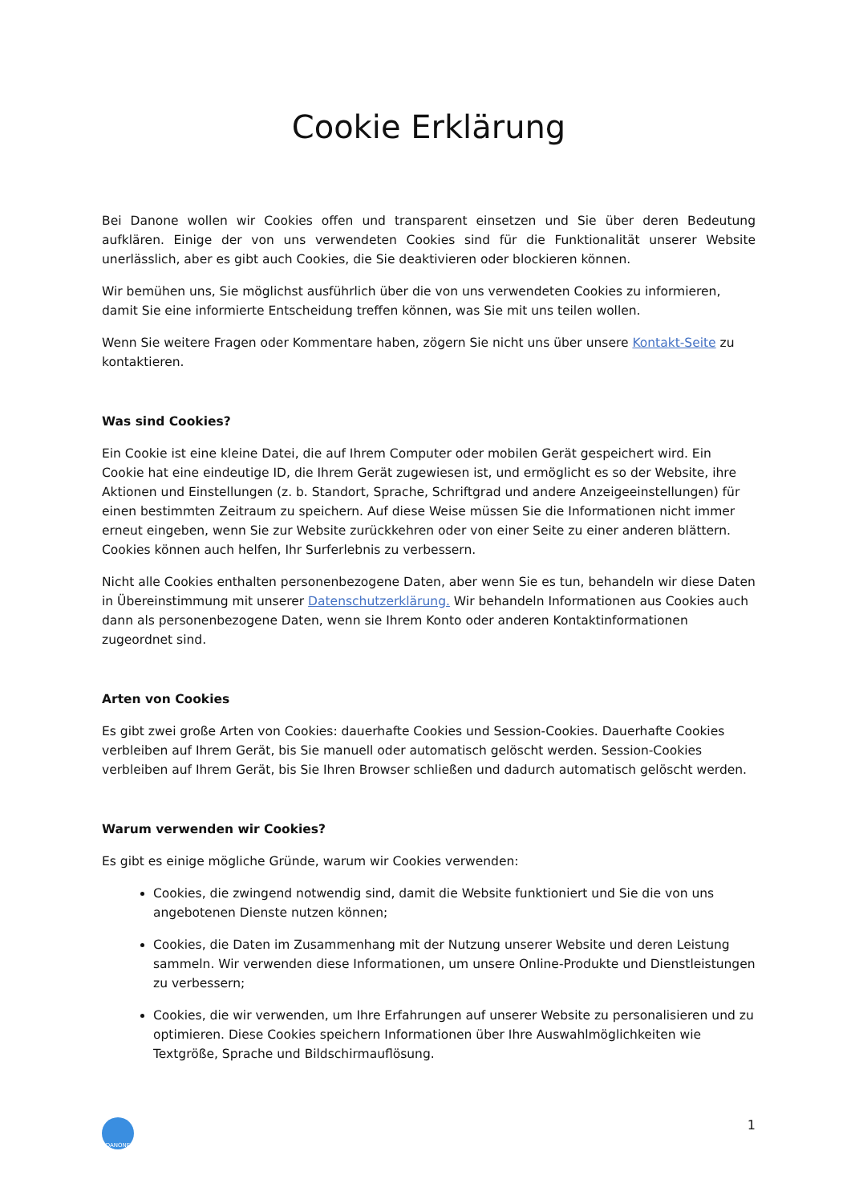Cookie Erklärung
Bei Danone wollen wir Cookies offen und transparent einsetzen und Sie über deren Bedeutung aufklären. Einige der von uns verwendeten Cookies sind für die Funktionalität unserer Website unerlässlich, aber es gibt auch Cookies, die Sie deaktivieren oder blockieren können.
Wir bemühen uns, Sie möglichst ausführlich über die von uns verwendeten Cookies zu informieren, damit Sie eine informierte Entscheidung treffen können, was Sie mit uns teilen wollen.
Wenn Sie weitere Fragen oder Kommentare haben, zögern Sie nicht uns über unsere Kontakt-Seite zu kontaktieren.
Was sind Cookies?
Ein Cookie ist eine kleine Datei, die auf Ihrem Computer oder mobilen Gerät gespeichert wird. Ein Cookie hat eine eindeutige ID, die Ihrem Gerät zugewiesen ist, und ermöglicht es so der Website, ihre Aktionen und Einstellungen (z. b. Standort, Sprache, Schriftgrad und andere Anzeigeeinstellungen) für einen bestimmten Zeitraum zu speichern. Auf diese Weise müssen Sie die Informationen nicht immer erneut eingeben, wenn Sie zur Website zurückkehren oder von einer Seite zu einer anderen blättern. Cookies können auch helfen, Ihr Surferlebnis zu verbessern.
Nicht alle Cookies enthalten personenbezogene Daten, aber wenn Sie es tun, behandeln wir diese Daten in Übereinstimmung mit unserer Datenschutzerklärung. Wir behandeln Informationen aus Cookies auch dann als personenbezogene Daten, wenn sie Ihrem Konto oder anderen Kontaktinformationen zugeordnet sind.
Arten von Cookies
Es gibt zwei große Arten von Cookies: dauerhafte Cookies und Session-Cookies. Dauerhafte Cookies verbleiben auf Ihrem Gerät, bis Sie manuell oder automatisch gelöscht werden. Session-Cookies verbleiben auf Ihrem Gerät, bis Sie Ihren Browser schließen und dadurch automatisch gelöscht werden.
Warum verwenden wir Cookies?
Es gibt es einige mögliche Gründe, warum wir Cookies verwenden:
Cookies, die zwingend notwendig sind, damit die Website funktioniert und Sie die von uns angebotenen Dienste nutzen können;
Cookies, die Daten im Zusammenhang mit der Nutzung unserer Website und deren Leistung sammeln. Wir verwenden diese Informationen, um unsere Online-Produkte und Dienstleistungen zu verbessern;
Cookies, die wir verwenden, um Ihre Erfahrungen auf unserer Website zu personalisieren und zu optimieren. Diese Cookies speichern Informationen über Ihre Auswahlmöglichkeiten wie Textgröße, Sprache und Bildschirmauflösung.
DANONE
1